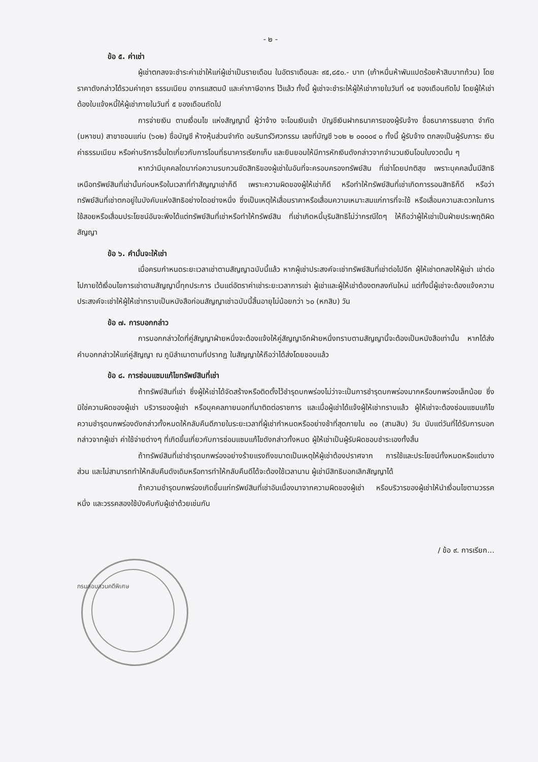- ๒ -
ข้อ ๕. ค่าเช่า
ผู้เช่าตกลงจะชำระค่าเช่าให้แก่ผู้เช่าเป็นรายเดือน ในอัตราเดือนละ ๙๕,๘๕๐.- บาท (เก้าหมื่นห้าพันแปดร้อยห้าสิบบาทถ้วน) โดยราคาดังกล่าวได้รวมค่าฤชา ธรรมเนียม อากรแสตมป์ และค่าภาษีอากร ไว้แล้ว ทั้งนี้ ผู้เช่าจะชำระให้ผู้ให้เช่าภายในวันที่ ๑๕ ของเดือนถัดไป โดยผู้ให้เช่าต้องใบแจ้งหนี้ให้ผู้เช่าภายในวันที่ ๕ ของเดือนถัดไป
การจ่ายเงิน ตามเงื่อนไข แห่งสัญญานี้ ผู้ว่าจ้าง จะโอนเงินเข้า บัญชีเงินฝากธนาคารของผู้รับจ้าง ชื่อธนาคารธนชาต จำกัด (มหาชน) สาขาขอนแก่น (๖๐๒) ชื่อบัญชี ห้างหุ้นส่วนจำกัด อมรินทร์วิศวกรรม เลขที่บัญชี ๖๐๒ ๒ ๐๐๐๐๔ ๐ ทั้งนี้ ผู้รับจ้าง ตกลงเป็นผู้รับภาระ เงินค่าธรรมเนียม หรือค่าบริการอื่นใดเกี่ยวกับการโอนที่ธนาคารเรียกเก็บ และยินยอมให้มีการหักเงินดังกล่าวจากจำนวนเงินโอนในงวดนั้น ๆ
หากว่ามีบุคคลใดมาก่อความรบกวนขัดสิทธิของผู้เช่าในอันที่จะครอบครองทรัพย์สิน ที่เช่าโดยปกติสุข เพราะบุคคลนั้นมีสิทธิเหนือทรัพย์สินที่เช่านั้นก่อนหรือในเวลาที่ทำสัญญาเช่าก็ดี เพราะความผิดของผู้ให้เช่าก็ดี หรือทำให้ทรัพย์สินที่เช่าเกิดการรอนสิทธิก็ดี หรือว่าทรัพย์สินที่เช่าตกอยู่ในบังคับแห่งสิทธิอย่างใดอย่างหนึ่ง ซึ่งเป็นเหตุให้เสื่อมราคาหรือเสื่อมความเหมาะสมแก่การที่จะใช้ หรือเสื่อมความสะดวกในการใช้สอยหรือเสื่อมประโยชน์อันจะพึงได้แต่ทรัพย์สินที่เช่าหรือทำให้ทรัพย์สิน ที่เช่าเกิดหนี้บุริมสิทธิไม่ว่ากรณีใดๆ ให้ถือว่าผู้ให้เช่าเป็นฝ่ายประพฤติผิดสัญญา
ข้อ ๖. คำมั่นจะให้เช่า
เมื่อครบกำหนดระยะเวลาเช่าตามสัญญาฉบับนี้แล้ว หากผู้เช่าประสงค์จะเช่าทรัพย์สินที่เช่าต่อไปอีก ผู้ให้เช่าตกลงให้ผู้เช่า เช่าต่อไปภายใต้เงื่อนไขการเช่าตามสัญญานี้ทุกประการ เว้นแต่อัตราค่าเช่าระยะเวลาการเช่า ผู้เช่าและผู้ให้เช่าต้องตกลงกันใหม่ แต่ทั้งนี้ผู้เช่าจะต้องแจ้งความประสงค์จะเช่าให้ผู้ให้เช่าทราบเป็นหนังสือก่อนสัญญาเช่าฉบับนี้สิ้นอายุไม่น้อยกว่า ๖๐ (หกสิบ) วัน
ข้อ ๗. การบอกกล่าว
การบอกกล่าวใดที่คู่สัญญาฝ่ายหนึ่งจะต้องแจ้งให้คู่สัญญาอีกฝ่ายหนึ่งทราบตามสัญญานี้จะต้องเป็นหนังสือเท่านั้น หากได้ส่งคำบอกกล่าวให้แก่คู่สัญญา ณ ภูมิลำเนาตามที่ปรากฏ ในสัญญาให้ถือว่าได้ส่งโดยชอบแล้ว
ข้อ ๘. การซ่อมแซมแก้ไขทรัพย์สินที่เช่า
ถ้าทรัพย์สินที่เช่า ซึ่งผู้ให้เช่าได้จัดสร้างหรือติดตั้งไว้ชำรุดบกพร่องไม่ว่าจะเป็นการชำรุดบกพร่องมากหรือบกพร่องเล็กน้อย ซึ่งมิใช่ความผิดของผู้เช่า บริวารของผู้เช่า หรือบุคคลภายนอกที่มาติดต่อราชการ และเมื่อผู้เช่าได้แจ้งผู้ให้เช่าทราบแล้ว ผู้ให้เช่าจะต้องซ่อมแซมแก้ไขความชำรุดบกพร่องดังกล่าวทั้งหมดให้กลับคืนดีภายในระยะเวลาที่ผู้เช่ากำหนดหรืออย่างช้าที่สุดภายใน ๓๐ (สามสิบ) วัน นับแต่วันที่ได้รับการบอกกล่าวจากผู้เช่า ค่าใช้จ่ายต่างๆ ที่เกิดขึ้นเกี่ยวกับการซ่อมแซมแก้ไขดังกล่าวทั้งหมด ผู้ให้เช่าเป็นผู้รับผิดชอบชำระเองทั้งสิ้น
ถ้าทรัพย์สินที่เช่าชำรุดบกพร่องอย่างร้ายแรงถึงขนาดเป็นเหตุให้ผู้เช่าต้องปราศจาก การใช้และประโยชน์ทั้งหมดหรือแต่บางส่วน และไม่สามารถทำให้กลับคืนดังเดิมหรือการทำให้กลับคืนดีได้จะต้องใช้เวลานาน ผู้เช่ามีสิทธิบอกเลิกสัญญาได้
ถ้าความชำรุดบกพร่องเกิดขึ้นแก่ทรัพย์สินที่เช่าอันเนื่องมาจากความผิดของผู้เช่า หรือบริวารของผู้เช่าให้นำเงื่อนไขตามวรรคหนึ่ง และวรรคสองใช้บังคับกับผู้เช่าด้วยเช่นกัน
/ ข้อ ๙. การเรียก...
กรมสอบสวนคดีพิเศษ